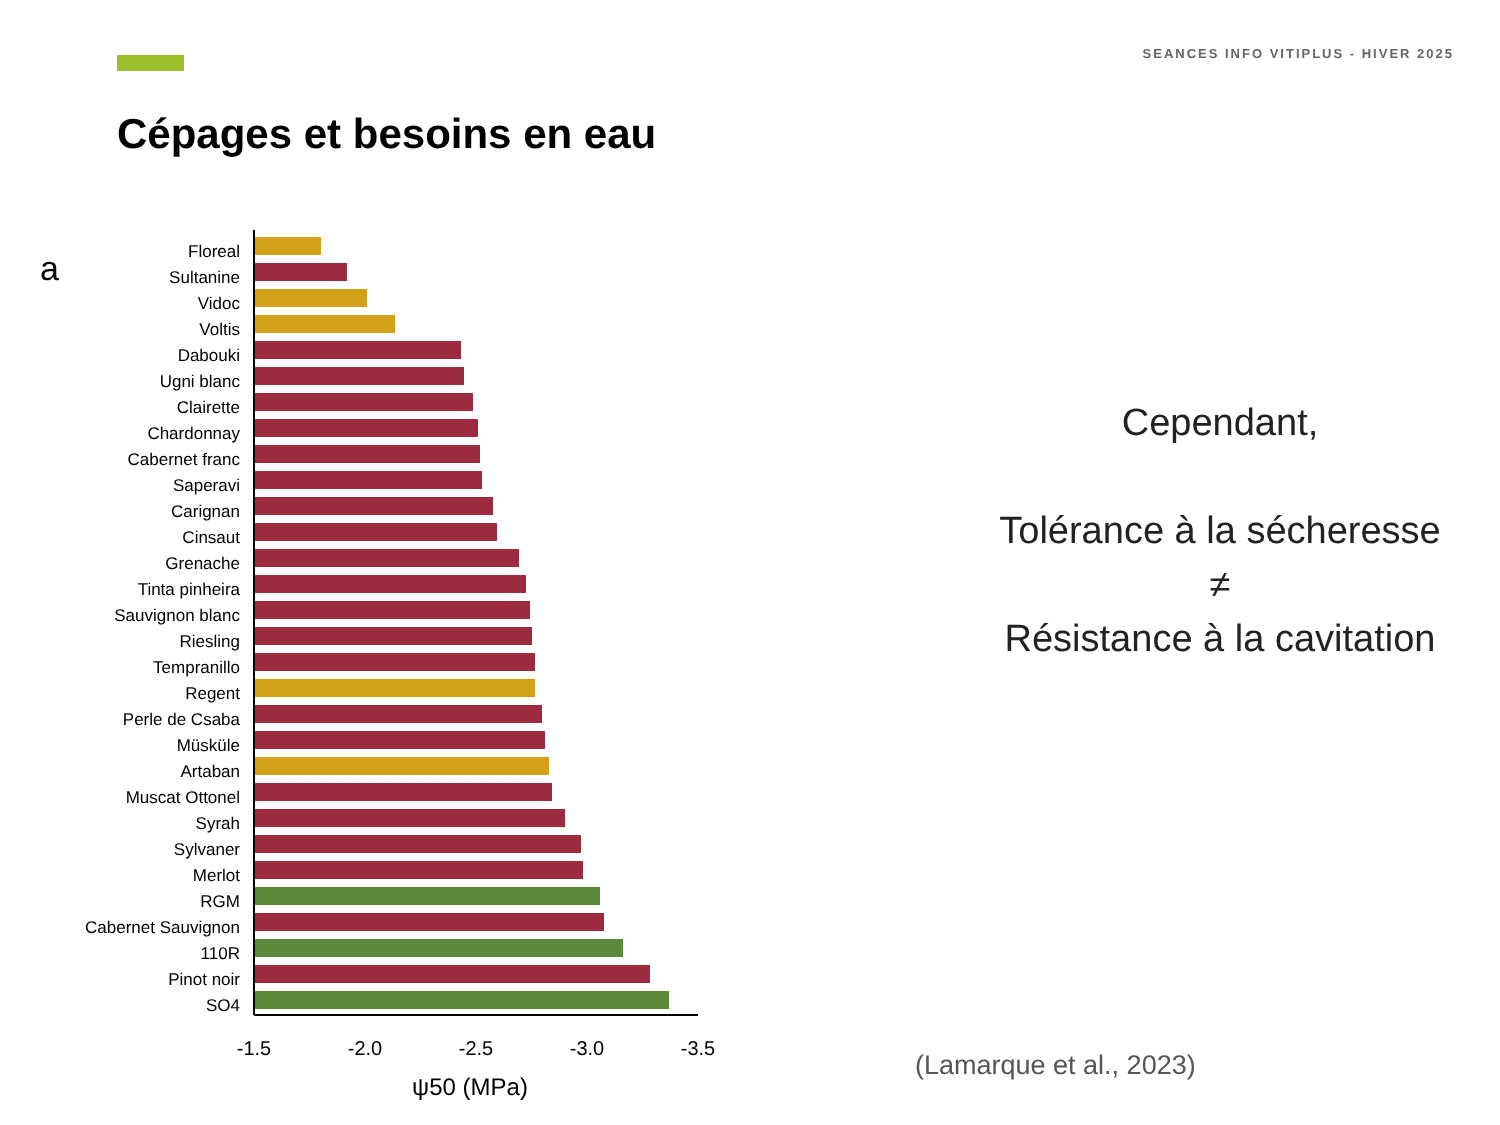SEANCES INFO VITIPLUS - HIVER 2025
Cépages et besoins en eau
a
-1.5
-2.0
-2.5
-3.0
-3.5
ψ50 (MPa)
Floreal
Sultanine
Vidoc
Voltis
Dabouki
Ugni blanc
Clairette
Chardonnay
Cabernet franc
Saperavi
Carignan
Cinsaut
Grenache
Tinta pinheira
Sauvignon blanc
Riesling
Tempranillo
Regent
Perle de Csaba
Müsküle
Artaban
Muscat Ottonel
Syrah
Sylvaner
Merlot
RGM
Cabernet Sauvignon
110R
Pinot noir
SO4
Cependant,
Tolérance à la sécheresse
≠
Résistance à la cavitation
(Lamarque et al., 2023)